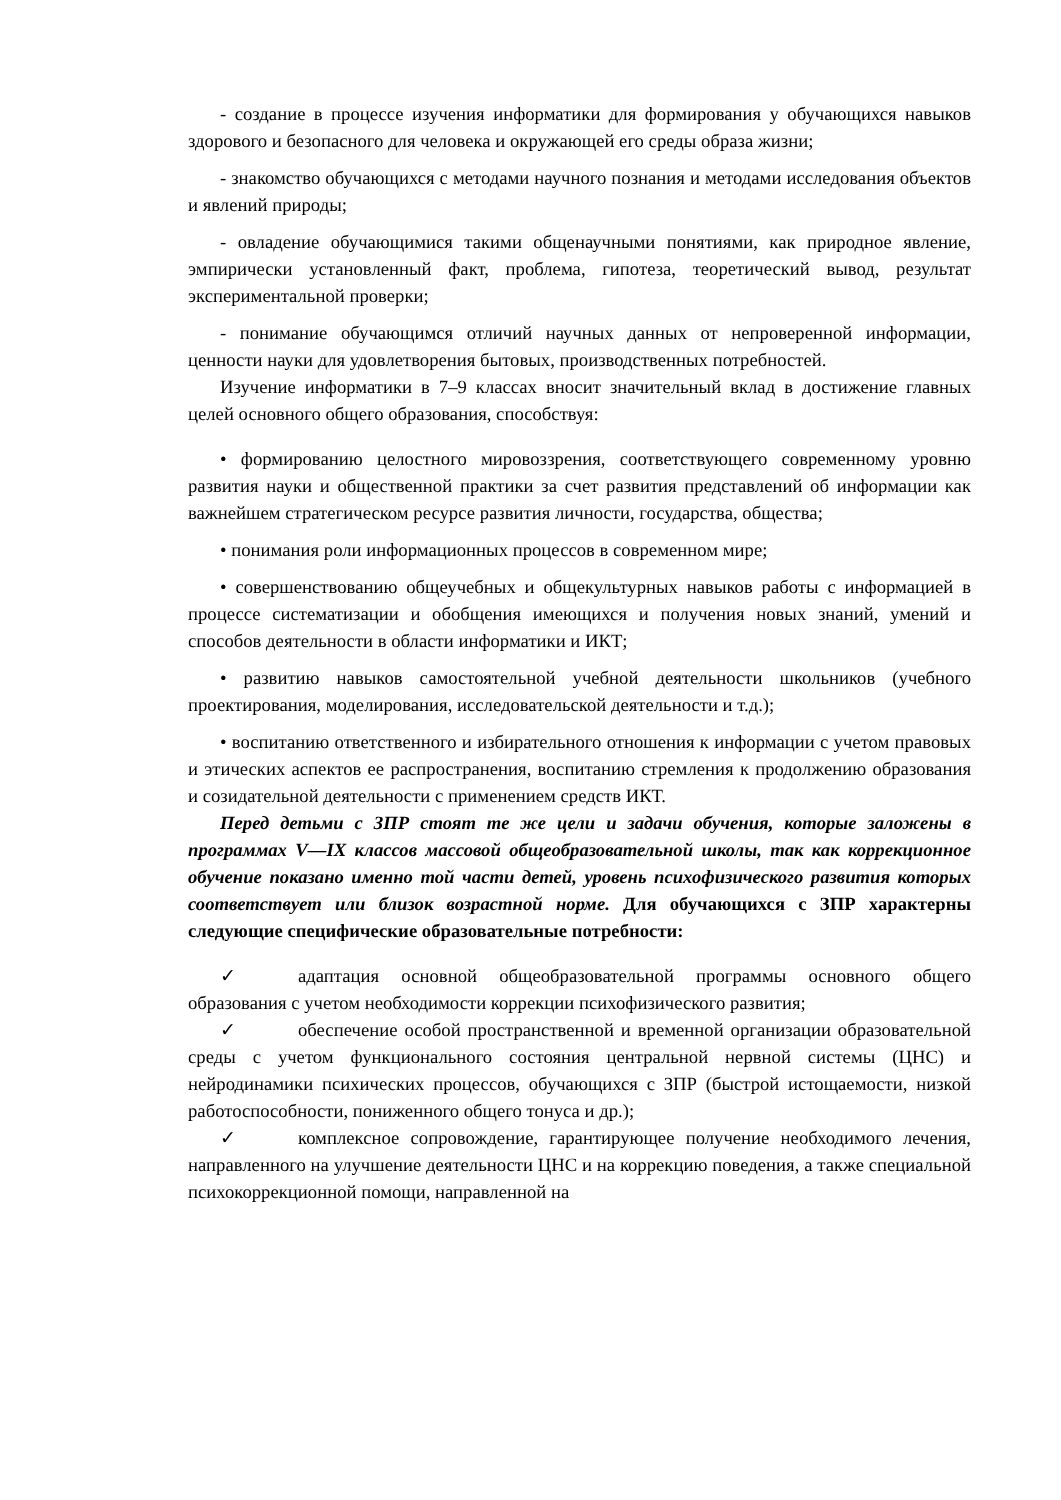- создание в процессе изучения информатики для формирования у обучающихся навыков здорового и безопасного для человека и окружающей его среды образа жизни;
- знакомство обучающихся с методами научного познания и методами исследования объектов и явлений природы;
- овладение обучающимися такими общенаучными понятиями, как природное явление, эмпирически установленный факт, проблема, гипотеза, теоретический вывод, результат экспериментальной проверки;
- понимание обучающимся отличий научных данных от непроверенной информации, ценности науки для удовлетворения бытовых, производственных потребностей.
Изучение информатики в 7–9 классах вносит значительный вклад в достижение главных целей основного общего образования, способствуя:
• формированию целостного мировоззрения, соответствующего современному уровню развития науки и общественной практики за счет развития представлений об информации как важнейшем стратегическом ресурсе развития личности, государства, общества;
• понимания роли информационных процессов в современном мире;
• совершенствованию общеучебных и общекультурных навыков работы с информацией в процессе систематизации и обобщения имеющихся и получения новых знаний, умений и способов деятельности в области информатики и ИКТ;
• развитию навыков самостоятельной учебной деятельности школьников (учебного проектирования, моделирования, исследовательской деятельности и т.д.);
• воспитанию ответственного и избирательного отношения к информации с учетом правовых и этических аспектов ее распространения, воспитанию стремления к продолжению образования и созидательной деятельности с применением средств ИКТ.
Перед детьми с ЗПР стоят те же цели и задачи обучения, которые заложены в программах V—IX классов массовой общеобразовательной школы, так как коррекционное обучение показано именно той части детей, уровень психофизического развития которых соответствует или близок возрастной норме. Для обучающихся с ЗПР характерны следующие специфические образовательные потребности:
✓ адаптация основной общеобразовательной программы основного общего образования с учетом необходимости коррекции психофизического развития;
✓ обеспечение особой пространственной и временной организации образовательной среды с учетом функционального состояния центральной нервной системы (ЦНС) и нейродинамики психических процессов, обучающихся с ЗПР (быстрой истощаемости, низкой работоспособности, пониженного общего тонуса и др.);
✓ комплексное сопровождение, гарантирующее получение необходимого лечения, направленного на улучшение деятельности ЦНС и на коррекцию поведения, а также специальной психокоррекционной помощи, направленной на